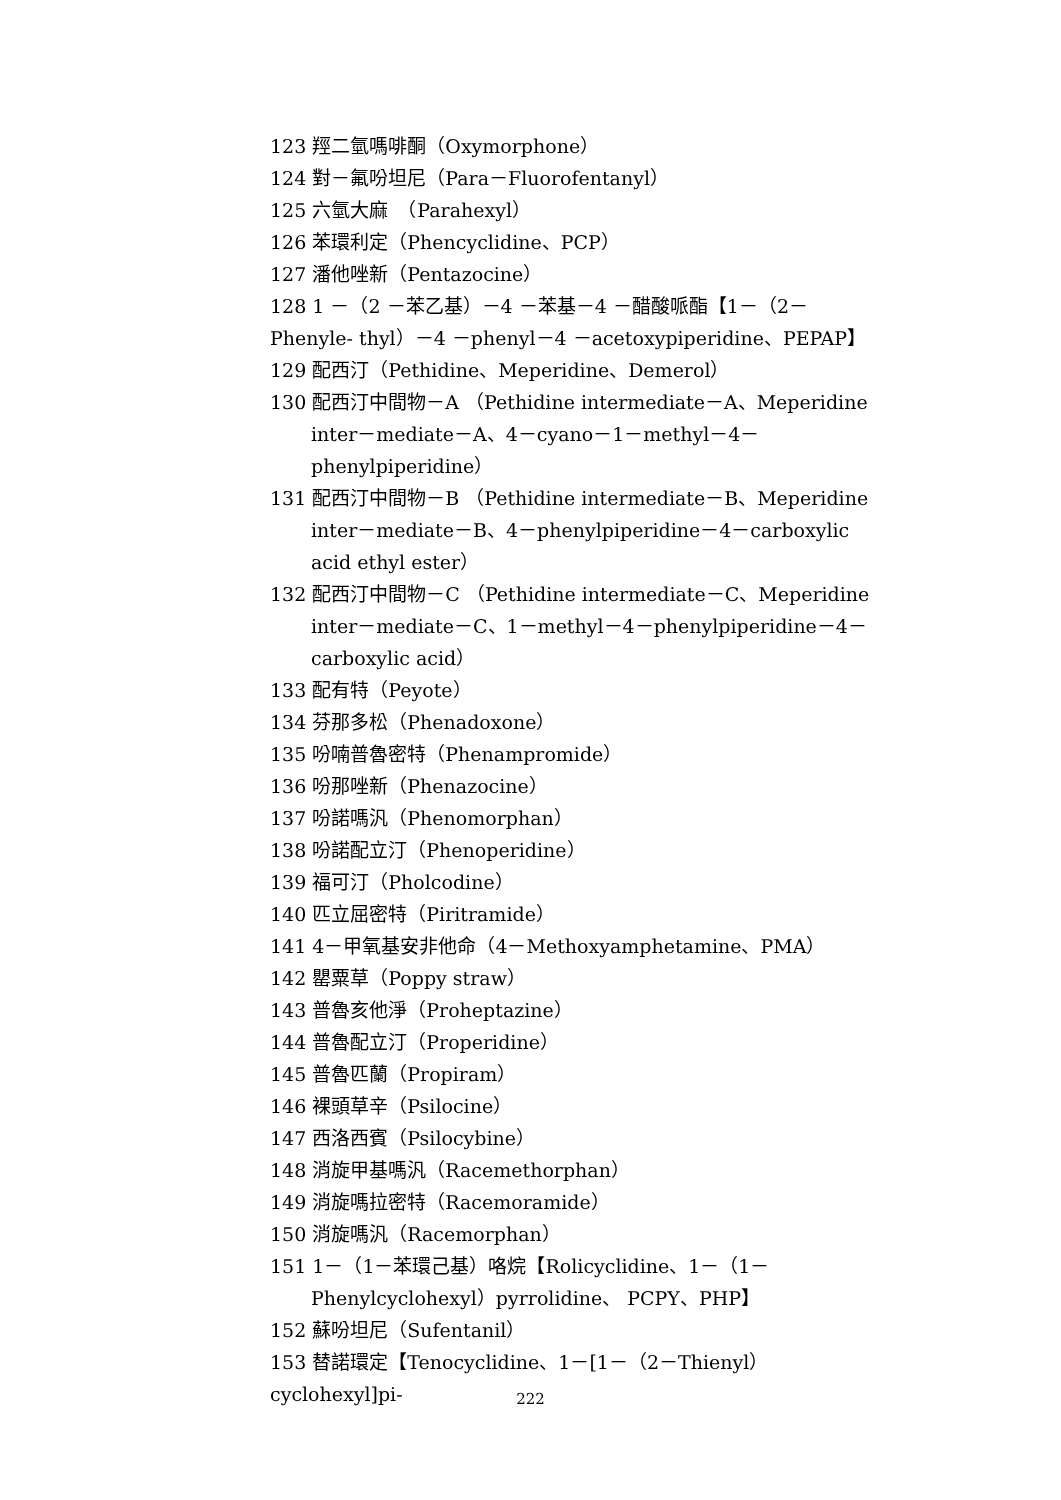123 羥二氫嗎啡酮（Oxymorphone）
124 對－氟吩坦尼（Para－Fluorofentanyl）
125 六氫大麻　（Parahexyl）
126 苯環利定（Phencyclidine、PCP）
127 潘他唑新（Pentazocine）
128 1 －（2 －苯乙基）－4 －苯基－4 －醋酸哌酯【1－（2－
Phenyle- thyl）－4 －phenyl－4 －acetoxypiperidine、PEPAP】
129 配西汀（Pethidine、Meperidine、Demerol）
130 配西汀中間物－A （Pethidine intermediate－A、Meperidine inter－mediate－A、4－cyano－1－methyl－4－phenylpiperidine）
131 配西汀中間物－B （Pethidine intermediate－B、Meperidine inter－mediate－B、4－phenylpiperidine－4－carboxylic acid ethyl ester）
132 配西汀中間物－C （Pethidine intermediate－C、Meperidine inter－mediate－C、1－methyl－4－phenylpiperidine－4－carboxylic acid）
133 配有特（Peyote）
134 芬那多松（Phenadoxone）
135 吩喃普魯密特（Phenampromide）
136 吩那唑新（Phenazocine）
137 吩諾嗎汎（Phenomorphan）
138 吩諾配立汀（Phenoperidine）
139 福可汀（Pholcodine）
140 匹立屈密特（Piritramide）
141 4－甲氧基安非他命（4－Methoxyamphetamine、PMA）
142 罌粟草（Poppy straw）
143 普魯亥他淨（Proheptazine）
144 普魯配立汀（Properidine）
145 普魯匹蘭（Propiram）
146 裸頭草辛（Psilocine）
147 西洛西賓（Psilocybine）
148 消旋甲基嗎汎（Racemethorphan）
149 消旋嗎拉密特（Racemoramide）
150 消旋嗎汎（Racemorphan）
151 1－（1－苯環己基）咯烷【Rolicyclidine、1－（1－Phenylcyclohexyl）pyrrolidine、 PCPY、PHP】
152 蘇吩坦尼（Sufentanil）
153 替諾環定【Tenocyclidine、1－[1－（2－Thienyl）cyclohexyl]pi-
222